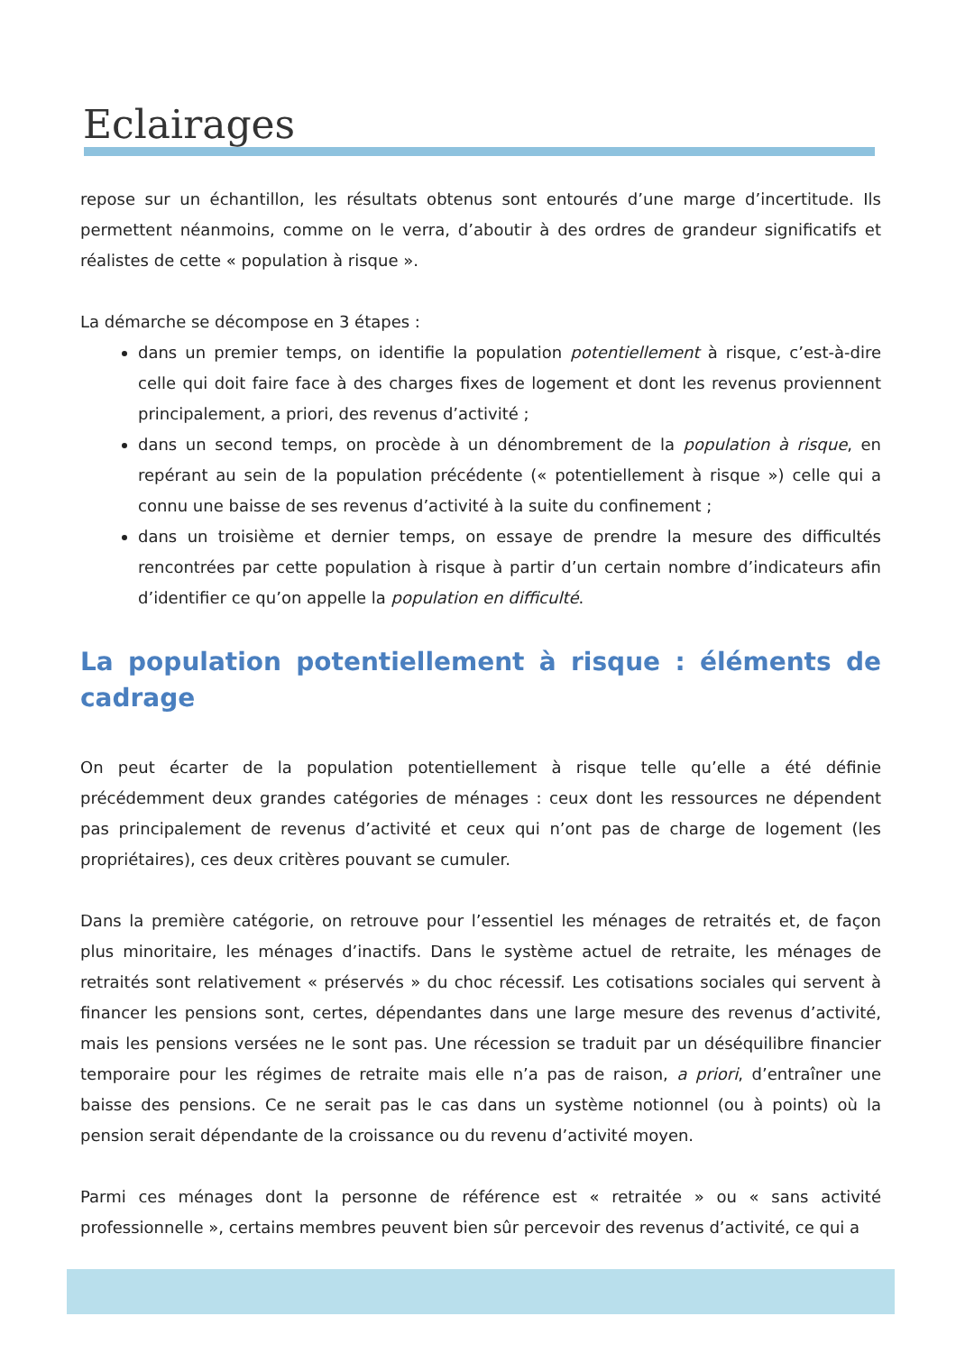Eclairages
repose sur un échantillon, les résultats obtenus sont entourés d’une marge d’incertitude. Ils permettent néanmoins, comme on le verra, d’aboutir à des ordres de grandeur significatifs et réalistes de cette « population à risque ».
La démarche se décompose en 3 étapes :
dans un premier temps, on identifie la population potentiellement à risque, c’est-à-dire celle qui doit faire face à des charges fixes de logement et dont les revenus proviennent principalement, a priori, des revenus d’activité ;
dans un second temps, on procède à un dénombrement de la population à risque, en repérant au sein de la population précédente (« potentiellement à risque ») celle qui a connu une baisse de ses revenus d’activité à la suite du confinement ;
dans un troisième et dernier temps, on essaye de prendre la mesure des difficultés rencontrées par cette population à risque à partir d’un certain nombre d’indicateurs afin d’identifier ce qu’on appelle la population en difficulté.
La population potentiellement à risque : éléments de cadrage
On peut écarter de la population potentiellement à risque telle qu’elle a été définie précédemment deux grandes catégories de ménages : ceux dont les ressources ne dépendent pas principalement de revenus d’activité et ceux qui n’ont pas de charge de logement (les propriétaires), ces deux critères pouvant se cumuler.
Dans la première catégorie, on retrouve pour l’essentiel les ménages de retraités et, de façon plus minoritaire, les ménages d’inactifs. Dans le système actuel de retraite, les ménages de retraités sont relativement « préservés » du choc récessif. Les cotisations sociales qui servent à financer les pensions sont, certes, dépendantes dans une large mesure des revenus d’activité, mais les pensions versées ne le sont pas. Une récession se traduit par un déséquilibre financier temporaire pour les régimes de retraite mais elle n’a pas de raison, a priori, d’entraîner une baisse des pensions. Ce ne serait pas le cas dans un système notionnel (ou à points) où la pension serait dépendante de la croissance ou du revenu d’activité moyen.
Parmi ces ménages dont la personne de référence est « retraitée » ou « sans activité professionnelle », certains membres peuvent bien sûr percevoir des revenus d’activité, ce qui a